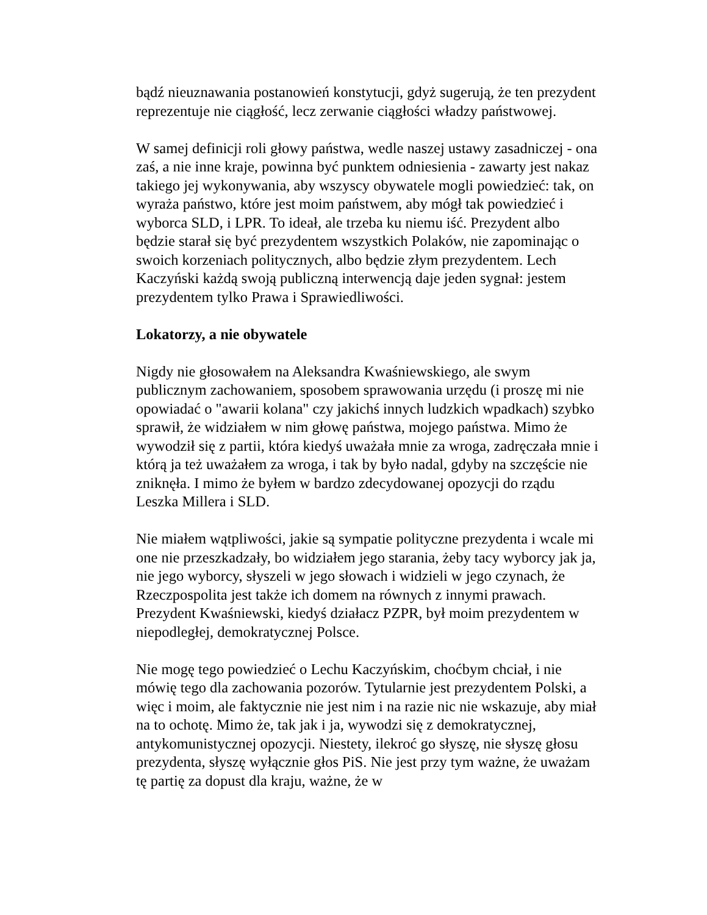bądź nieuznawania postanowień konstytucji, gdyż sugerują, że ten prezydent reprezentuje nie ciągłość, lecz zerwanie ciągłości władzy państwowej.
W samej definicji roli głowy państwa, wedle naszej ustawy zasadniczej - ona zaś, a nie inne kraje, powinna być punktem odniesienia - zawarty jest nakaz takiego jej wykonywania, aby wszyscy obywatele mogli powiedzieć: tak, on wyraża państwo, które jest moim państwem, aby mógł tak powiedzieć i wyborca SLD, i LPR. To ideał, ale trzeba ku niemu iść. Prezydent albo będzie starał się być prezydentem wszystkich Polaków, nie zapominając o swoich korzeniach politycznych, albo będzie złym prezydentem. Lech Kaczyński każdą swoją publiczną interwencją daje jeden sygnał: jestem prezydentem tylko Prawa i Sprawiedliwości.
Lokatorzy, a nie obywatele
Nigdy nie głosowałem na Aleksandra Kwaśniewskiego, ale swym publicznym zachowaniem, sposobem sprawowania urzędu (i proszę mi nie opowiadać o "awarii kolana" czy jakichś innych ludzkich wpadkach) szybko sprawił, że widziałem w nim głowę państwa, mojego państwa. Mimo że wywodził się z partii, która kiedyś uważała mnie za wroga, zadręczała mnie i którą ja też uważałem za wroga, i tak by było nadal, gdyby na szczęście nie zniknęła. I mimo że byłem w bardzo zdecydowanej opozycji do rządu Leszka Millera i SLD.
Nie miałem wątpliwości, jakie są sympatie polityczne prezydenta i wcale mi one nie przeszkadzały, bo widziałem jego starania, żeby tacy wyborcy jak ja, nie jego wyborcy, słyszeli w jego słowach i widzieli w jego czynach, że Rzeczpospolita jest także ich domem na równych z innymi prawach. Prezydent Kwaśniewski, kiedyś działacz PZPR, był moim prezydentem w niepodległej, demokratycznej Polsce.
Nie mogę tego powiedzieć o Lechu Kaczyńskim, choćbym chciał, i nie mówię tego dla zachowania pozorów. Tytularnie jest prezydentem Polski, a więc i moim, ale faktycznie nie jest nim i na razie nic nie wskazuje, aby miał na to ochotę. Mimo że, tak jak i ja, wywodzi się z demokratycznej, antykomunistycznej opozycji. Niestety, ilekroć go słyszę, nie słyszę głosu prezydenta, słyszę wyłącznie głos PiS. Nie jest przy tym ważne, że uważam tę partię za dopust dla kraju, ważne, że w